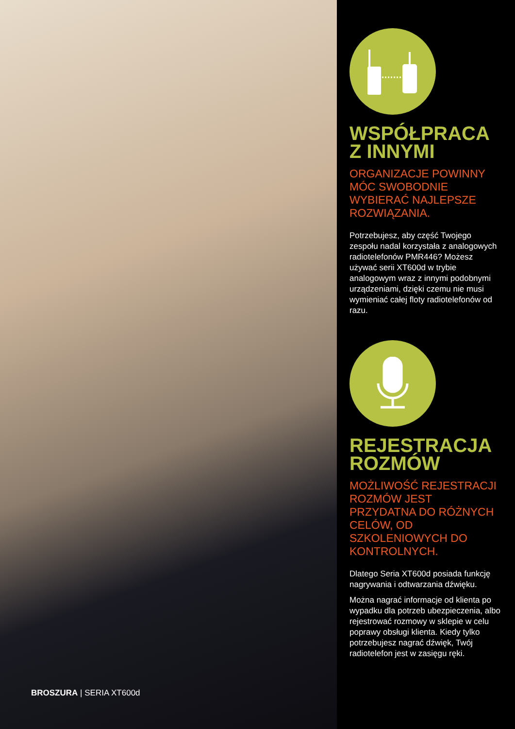BROSZURA | SERIA XT600d
WSPÓŁPRACA Z INNYMI
ORGANIZACJE POWINNY MÓC SWOBODNIE WYBIERAĆ NAJLEPSZE ROZWIĄZANIA.
Potrzebujesz, aby część Twojego zespołu nadal korzystała z analogowych radiotelefonów PMR446? Możesz używać serii XT600d w trybie analogowym wraz z innymi podobnymi urządzeniami, dzięki czemu nie musi wymieniać całej floty radiotelefonów od razu.
REJESTRACJA ROZMÓW
MOŻLIWOŚĆ REJESTRACJI ROZMÓW JEST PRZYDATNA DO RÓŻNYCH CELÓW, OD SZKOLENIOWYCH DO KONTROLNYCH.
Dlatego Seria XT600d posiada funkcję nagrywania i odtwarzania dźwięku.
Można nagrać informacje od klienta po wypadku dla potrzeb ubezpieczenia, albo rejestrować rozmowy w sklepie w celu poprawy obsługi klienta. Kiedy tylko potrzebujesz nagrać dźwięk, Twój radiotelefon jest w zasięgu ręki.